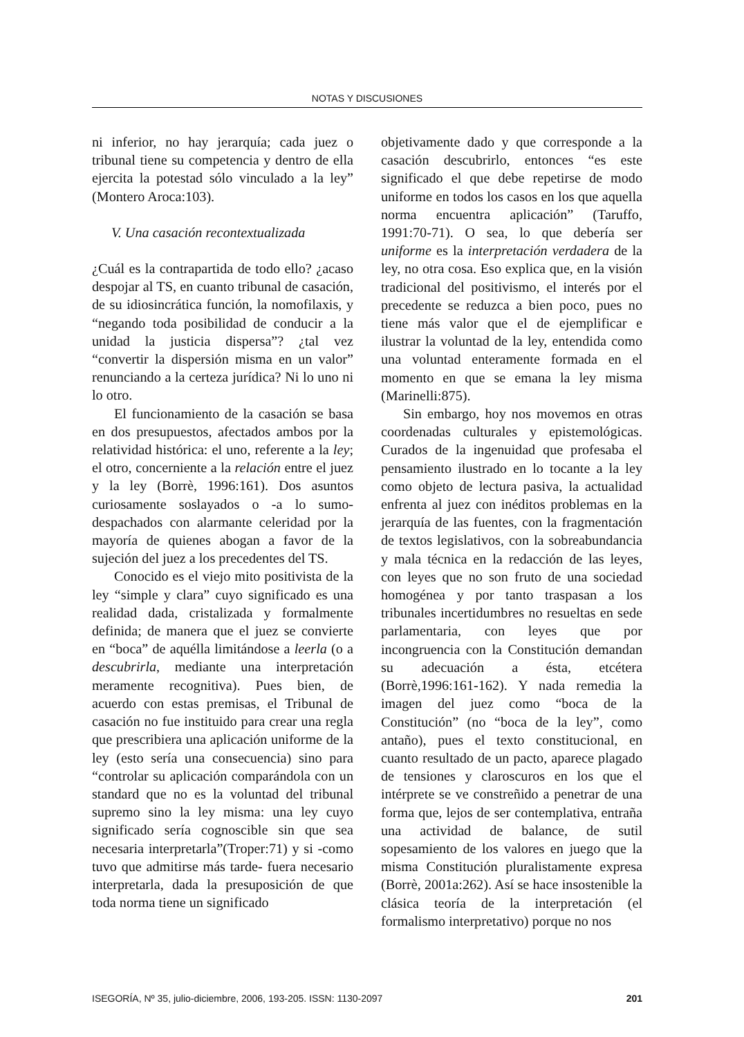NOTAS Y DISCUSIONES
ni inferior, no hay jerarquía; cada juez o tribunal tiene su competencia y dentro de ella ejercita la potestad sólo vinculado a la ley” (Montero Aroca:103).
V. Una casación recontextualizada
¿Cuál es la contrapartida de todo ello? ¿acaso despojar al TS, en cuanto tribunal de casación, de su idiosincrática función, la nomofilaxis, y “negando toda posibilidad de conducir a la unidad la justicia dispersa”? ¿tal vez “convertir la dispersión misma en un valor” renunciando a la certeza jurídica? Ni lo uno ni lo otro.
El funcionamiento de la casación se basa en dos presupuestos, afectados ambos por la relatividad histórica: el uno, referente a la ley; el otro, concerniente a la relación entre el juez y la ley (Borrè, 1996:161). Dos asuntos curiosamente soslayados o -a lo sumo- despachados con alarmante celeridad por la mayoría de quienes abogan a favor de la sujeción del juez a los precedentes del TS.
Conocido es el viejo mito positivista de la ley “simple y clara” cuyo significado es una realidad dada, cristalizada y formalmente definida; de manera que el juez se convierte en “boca” de aquélla limitándose a leerla (o a descubrirla, mediante una interpretación meramente recognitiva). Pues bien, de acuerdo con estas premisas, el Tribunal de casación no fue instituido para crear una regla que prescribiera una aplicación uniforme de la ley (esto sería una consecuencia) sino para “controlar su aplicación comparándola con un standard que no es la voluntad del tribunal supremo sino la ley misma: una ley cuyo significado sería cognoscible sin que sea necesaria interpretarla”(Troper:71) y si -como tuvo que admitirse más tarde- fuera necesario interpretarla, dada la presuposición de que toda norma tiene un significado
objetivamente dado y que corresponde a la casación descubrirlo, entonces “es este significado el que debe repetirse de modo uniforme en todos los casos en los que aquella norma encuentra aplicación” (Taruffo, 1991:70-71). O sea, lo que debería ser uniforme es la interpretación verdadera de la ley, no otra cosa. Eso explica que, en la visión tradicional del positivismo, el interés por el precedente se reduzca a bien poco, pues no tiene más valor que el de ejemplificar e ilustrar la voluntad de la ley, entendida como una voluntad enteramente formada en el momento en que se emana la ley misma (Marinelli:875).
Sin embargo, hoy nos movemos en otras coordenadas culturales y epistemológicas. Curados de la ingenuidad que profesaba el pensamiento ilustrado en lo tocante a la ley como objeto de lectura pasiva, la actualidad enfrenta al juez con inéditos problemas en la jerarquía de las fuentes, con la fragmentación de textos legislativos, con la sobreabundancia y mala técnica en la redacción de las leyes, con leyes que no son fruto de una sociedad homogénea y por tanto traspasan a los tribunales incertidumbres no resueltas en sede parlamentaria, con leyes que por incongruencia con la Constitución demandan su adecuación a ésta, etcétera (Borrè,1996:161-162). Y nada remedia la imagen del juez como “boca de la Constitución” (no “boca de la ley”, como antaño), pues el texto constitucional, en cuanto resultado de un pacto, aparece plagado de tensiones y claroscuros en los que el intérprete se ve constreñido a penetrar de una forma que, lejos de ser contemplativa, entraña una actividad de balance, de sutil sopesamiento de los valores en juego que la misma Constitución pluralistamente expresa (Borrè, 2001a:262). Así se hace insostenible la clásica teoría de la interpretación (el formalismo interpretativo) porque no nos
ISEGORÍA, Nº 35, julio-diciembre, 2006, 193-205. ISSN: 1130-2097 201